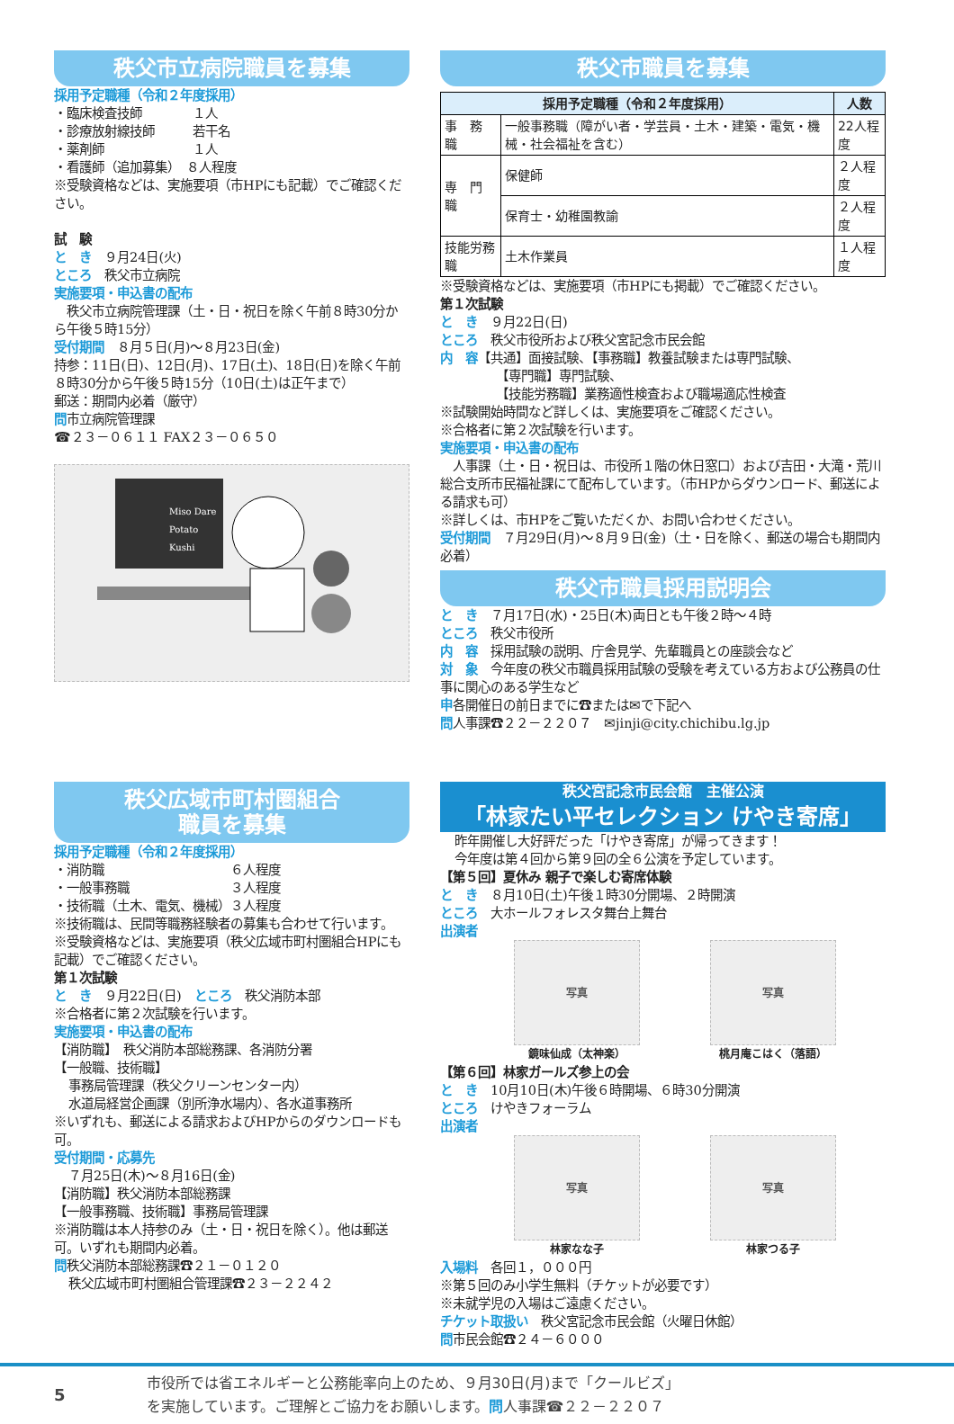秩父市立病院職員を募集
採用予定職種（令和２年度採用）
・臨床検査技師　　　　１人
・診療放射線技師　　　若干名
・薬剤師　　　　　　　１人
・看護師（追加募集）　８人程度
※受験資格などは、実施要項（市HPにも記載）でご確認ください。
試　験
と　き　９月24日(火)
ところ　秩父市立病院
実施要項・申込書の配布
　秩父市立病院管理課（土・日・祝日を除く午前８時30分から午後５時15分）
受付期間　８月５日(月)～８月23日(金)
持参：11日(日)、12日(月)、17日(土)、18日(日)を除く午前８時30分から午後５時15分（10日(土)は正午まで）
郵送：期間内必着（厳守）
問市立病院管理課
☎２３－０６１１ FAX２３－０６５０
Miso Dare
Potato
Kushi
秩父市職員を募集
| 採用予定職種（令和２年度採用） | | 人数 |
| --- | --- | --- |
| 事 務 職 | 一般事務職（障がい者・学芸員・土木・建築・電気・機械・社会福祉を含む） | 22人程度 |
| 専 門 職 | 保健師 | ２人程度 |
| | 保育士・幼稚園教諭 | ２人程度 |
| 技能労務職 | 土木作業員 | １人程度 |
※受験資格などは、実施要項（市HPにも掲載）でご確認ください。
第１次試験
と　き　９月22日(日)
ところ　秩父市役所および秩父宮記念市民会館
内　容【共通】面接試験、【事務職】教養試験または専門試験、
【専門職】専門試験、
【技能労務職】業務適性検査および職場適応性検査
※試験開始時間など詳しくは、実施要項をご確認ください。
※合格者に第２次試験を行います。
実施要項・申込書の配布
　人事課（土・日・祝日は、市役所１階の休日窓口）および吉田・大滝・荒川総合支所市民福祉課にて配布しています。（市HPからダウンロード、郵送による請求も可）
※詳しくは、市HPをご覧いただくか、お問い合わせください。
受付期間　７月29日(月)～８月９日(金)（土・日を除く、郵送の場合も期間内必着）
秩父市職員採用説明会
と　き　７月17日(水)・25日(木)両日とも午後２時～４時
ところ　秩父市役所
内　容　採用試験の説明、庁舎見学、先輩職員との座談会など
対　象　今年度の秩父市職員採用試験の受験を考えている方および公務員の仕事に関心のある学生など
申各開催日の前日までに☎または✉で下記へ
問人事課☎２２－２２０７　✉jinji@city.chichibu.lg.jp
秩父広域市町村圏組合
職員を募集
採用予定職種（令和２年度採用）
・消防職　　　　　　　　　　６人程度
・一般事務職　　　　　　　　３人程度
・技術職（土木、電気、機械）３人程度
※技術職は、民間等職務経験者の募集も合わせて行います。
※受験資格などは、実施要項（秩父広域市町村圏組合HPにも記載）でご確認ください。
第１次試験
と　き　９月22日(日)　ところ　秩父消防本部
※合格者に第２次試験を行います。
実施要項・申込書の配布
【消防職】　秩父消防本部総務課、各消防分署
【一般職、技術職】
事務局管理課（秩父クリーンセンター内）
水道局経営企画課（別所浄水場内）、各水道事務所
※いずれも、郵送による請求およびHPからのダウンロードも可。
受付期間・応募先
７月25日(木)～８月16日(金)
【消防職】秩父消防本部総務課
【一般事務職、技術職】事務局管理課
※消防職は本人持参のみ（土・日・祝日を除く）。他は郵送可。いずれも期間内必着。
問秩父消防本部総務課☎２１－０１２０
秩父広域市町村圏組合管理課☎２３－２２４２
秩父宮記念市民会館　主催公演
「林家たい平セレクション けやき寄席」
昨年開催し大好評だった「けやき寄席」が帰ってきます！
今年度は第４回から第９回の全６公演を予定しています。
【第５回】夏休み 親子で楽しむ寄席体験
と　き　８月10日(土)午後１時30分開場、２時開演
ところ　大ホールフォレスタ舞台上舞台
出演者
写真
鏡味仙成（太神楽）
写真
桃月庵こはく（落語）
【第６回】林家ガールズ参上の会
と　き　10月10日(木)午後６時開場、６時30分開演
ところ　けやきフォーラム
出演者
写真
林家なな子
写真
林家つる子
入場料　各回１，０００円
※第５回のみ小学生無料（チケットが必要です）
※未就学児の入場はご遠慮ください。
チケット取扱い　秩父宮記念市民会館（火曜日休館）
問市民会館☎２４－６０００
5
市役所では省エネルギーと公務能率向上のため、９月30日(月)まで「クールビズ」
を実施しています。ご理解とご協力をお願いします。問人事課☎２２－２２０７